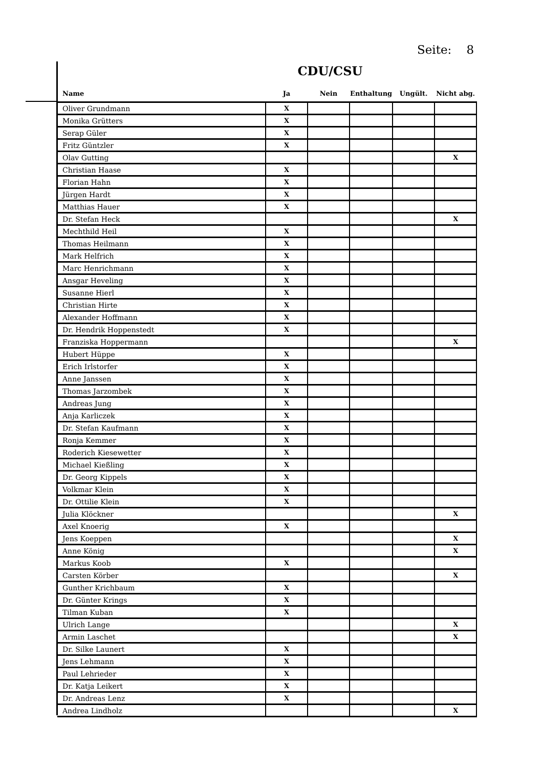Seite: 8
CDU/CSU
| Name | Ja | Nein | Enthaltung | Ungült. | Nicht abg. |
| --- | --- | --- | --- | --- | --- |
| Oliver Grundmann | X | | | | |
| Monika Grütters | X | | | | |
| Serap Güler | X | | | | |
| Fritz Güntzler | X | | | | |
| Olav Gutting | | | | | X |
| Christian Haase | X | | | | |
| Florian Hahn | X | | | | |
| Jürgen Hardt | X | | | | |
| Matthias Hauer | X | | | | |
| Dr. Stefan Heck | | | | | X |
| Mechthild Heil | X | | | | |
| Thomas Heilmann | X | | | | |
| Mark Helfrich | X | | | | |
| Marc Henrichmann | X | | | | |
| Ansgar Heveling | X | | | | |
| Susanne Hierl | X | | | | |
| Christian Hirte | X | | | | |
| Alexander Hoffmann | X | | | | |
| Dr. Hendrik Hoppenstedt | X | | | | |
| Franziska Hoppermann | | | | | X |
| Hubert Hüppe | X | | | | |
| Erich Irlstorfer | X | | | | |
| Anne Janssen | X | | | | |
| Thomas Jarzombek | X | | | | |
| Andreas Jung | X | | | | |
| Anja Karliczek | X | | | | |
| Dr. Stefan Kaufmann | X | | | | |
| Ronja Kemmer | X | | | | |
| Roderich Kiesewetter | X | | | | |
| Michael Kießling | X | | | | |
| Dr. Georg Kippels | X | | | | |
| Volkmar Klein | X | | | | |
| Dr. Ottilie Klein | X | | | | |
| Julia Klöckner | | | | | X |
| Axel Knoerig | X | | | | |
| Jens Koeppen | | | | | X |
| Anne König | | | | | X |
| Markus Koob | X | | | | |
| Carsten Körber | | | | | X |
| Gunther Krichbaum | X | | | | |
| Dr. Günter Krings | X | | | | |
| Tilman Kuban | X | | | | |
| Ulrich Lange | | | | | X |
| Armin Laschet | | | | | X |
| Dr. Silke Launert | X | | | | |
| Jens Lehmann | X | | | | |
| Paul Lehrieder | X | | | | |
| Dr. Katja Leikert | X | | | | |
| Dr. Andreas Lenz | X | | | | |
| Andrea Lindholz | | | | | X |